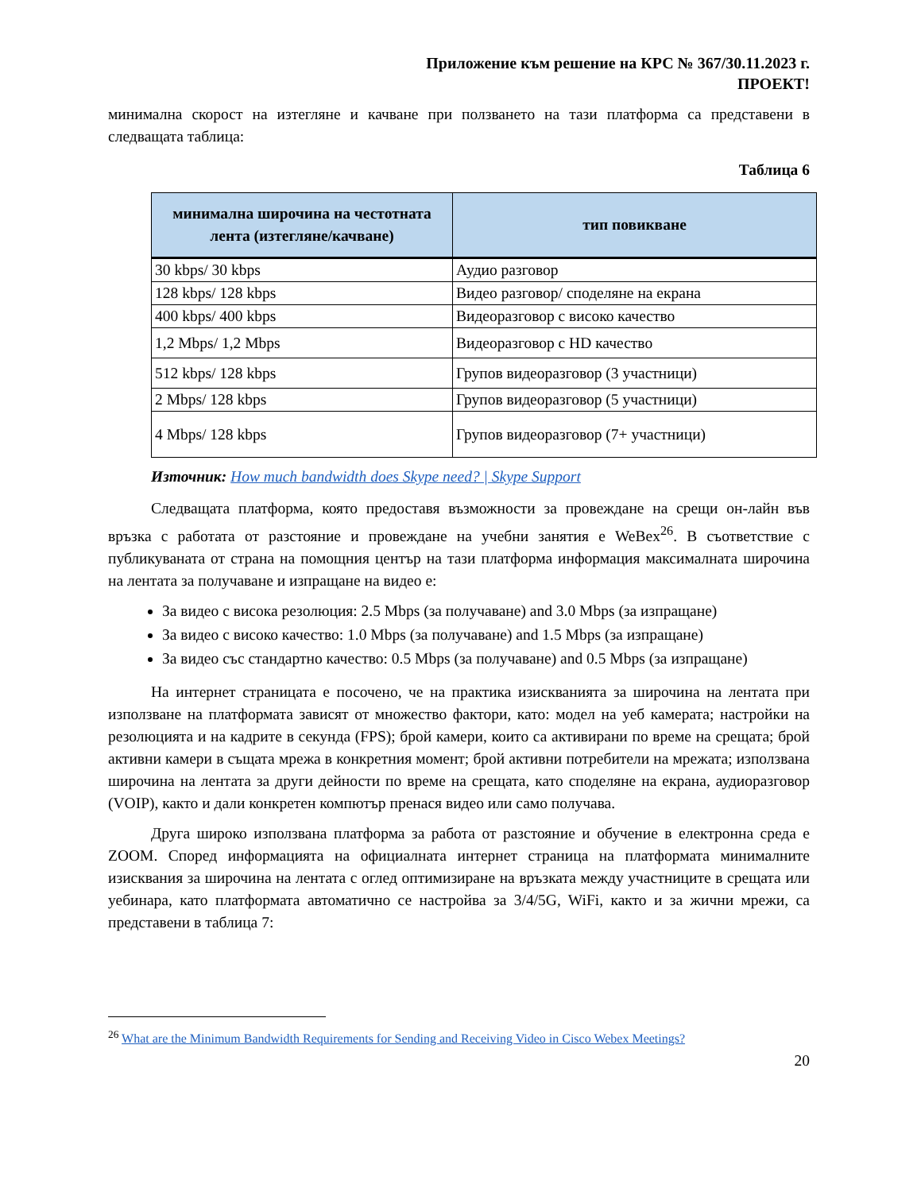Приложение към решение на КРС № 367/30.11.2023 г.
ПРОЕКТ!
минимална скорост на изтегляне и качване при ползването на тази платформа са представени в следващата таблица:
Таблица 6
| минимална широчина на честотната лента (изтегляне/качване) | тип повикване |
| --- | --- |
| 30 kbps/ 30 kbps | Аудио разговор |
| 128 kbps/ 128 kbps | Видео разговор/ споделяне на екрана |
| 400 kbps/ 400 kbps | Видеоразговор с високо качество |
| 1,2 Mbps/ 1,2 Mbps | Видеоразговор с HD качество |
| 512 kbps/ 128 kbps | Групов видеоразговор (3 участници) |
| 2 Mbps/ 128 kbps | Групов видеоразговор (5 участници) |
| 4 Mbps/ 128 kbps | Групов видеоразговор (7+ участници) |
Източник: How much bandwidth does Skype need? | Skype Support
Следващата платформа, която предоставя възможности за провеждане на срещи он-лайн във връзка с работата от разстояние и провеждане на учебни занятия е WeBex<sup>26</sup>. В съответствие с публикуваната от страна на помощния център на тази платформа информация максималната широчина на лентата за получаване и изпращане на видео е:
За видео с висока резолюция: 2.5 Mbps (за получаване) and 3.0 Mbps (за изпращане)
За видео с високо качество: 1.0 Mbps (за получаване) and 1.5 Mbps (за изпращане)
За видео със стандартно качество: 0.5 Mbps (за получаване) and 0.5 Mbps (за изпращане)
На интернет страницата е посочено, че на практика изискванията за широчина на лентата при използване на платформата зависят от множество фактори, като: модел на уеб камерата; настройки на резолюцията и на кадрите в секунда (FPS); брой камери, които са активирани по време на срещата; брой активни камери в същата мрежа в конкретния момент; брой активни потребители на мрежата; използвана широчина на лентата за други дейности по време на срещата, като споделяне на екрана, аудиоразговор (VOIP), както и дали конкретен компютър пренася видео или само получава.
Друга широко използвана платформа за работа от разстояние и обучение в електронна среда е ZOOM. Според информацията на официалната интернет страница на платформата минималните изисквания за широчина на лентата с оглед оптимизиране на връзката между участниците в срещата или уебинара, като платформата автоматично се настройва за 3/4/5G, WiFi, както и за жични мрежи, са представени в таблица 7:
<sup>26</sup> What are the Minimum Bandwidth Requirements for Sending and Receiving Video in Cisco Webex Meetings?
20